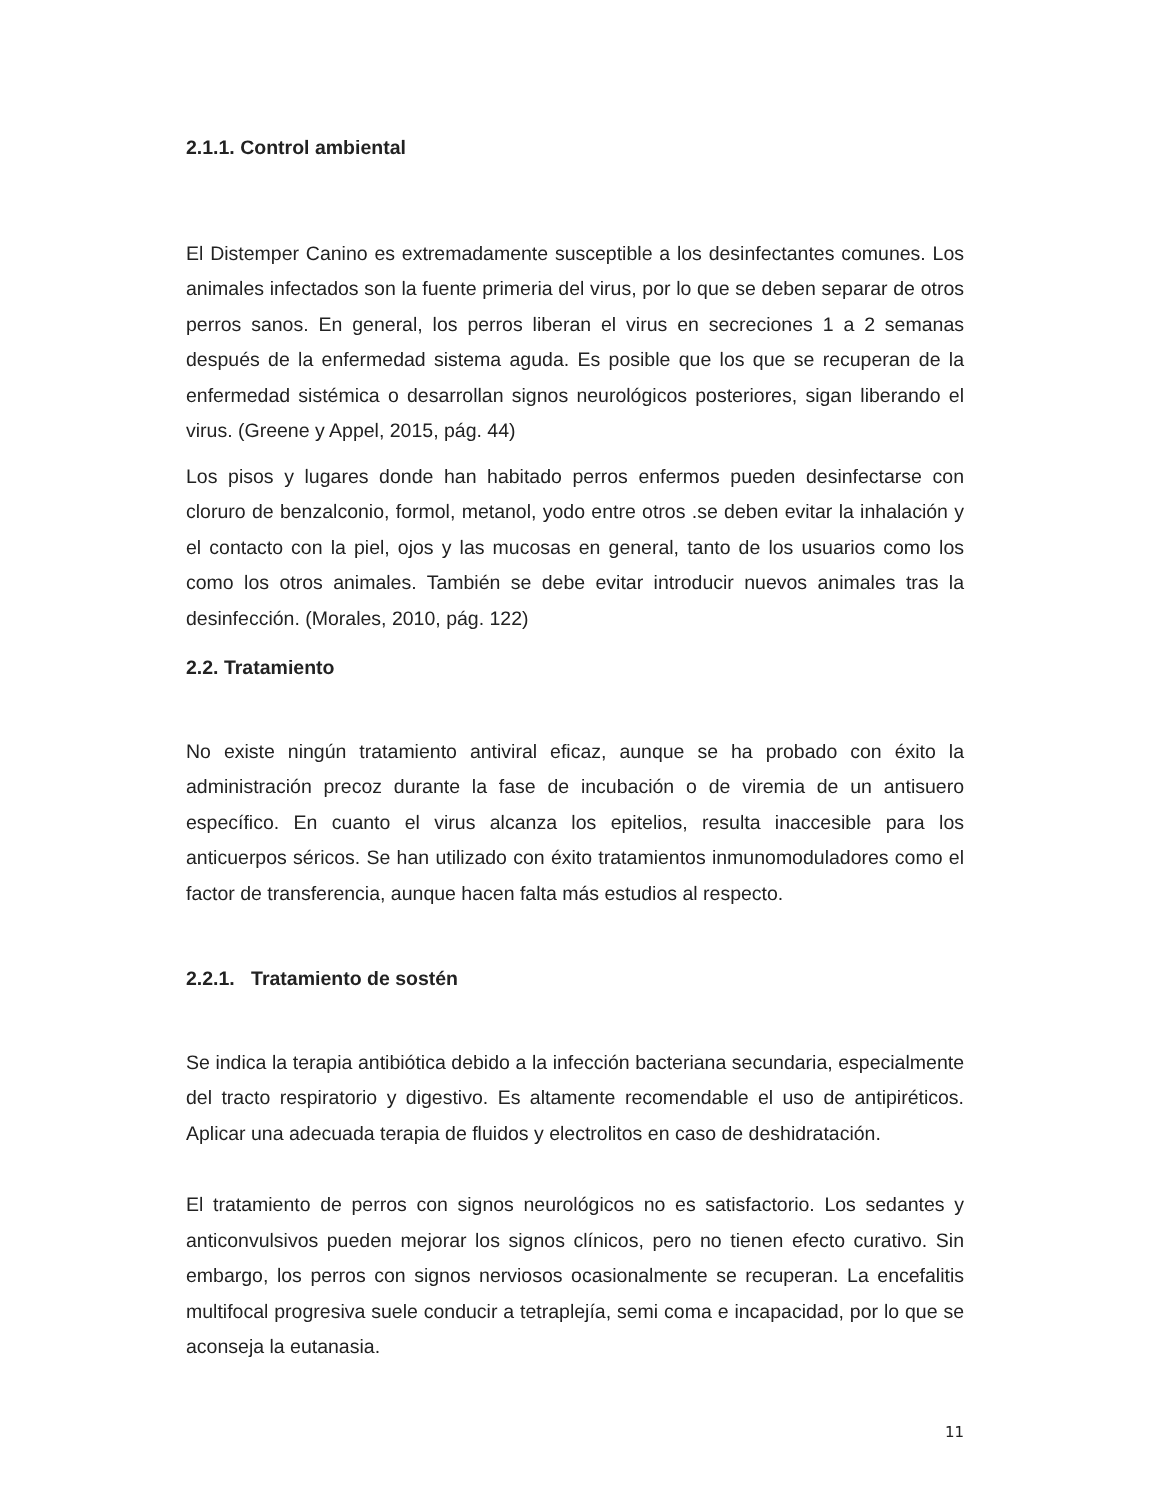2.1.1. Control ambiental
El Distemper Canino es extremadamente susceptible a los desinfectantes comunes. Los animales infectados son la fuente primeria del virus, por lo que se deben separar de otros perros sanos. En general, los perros liberan el virus en secreciones 1 a 2 semanas después de la enfermedad sistema aguda. Es posible que los que se recuperan de la enfermedad sistémica o desarrollan signos neurológicos posteriores, sigan liberando el virus. (Greene y Appel, 2015, pág. 44)
Los pisos y lugares donde han habitado perros enfermos pueden desinfectarse con cloruro de benzalconio, formol, metanol, yodo entre otros .se deben evitar la inhalación y el contacto con la piel, ojos y las mucosas en general, tanto de los usuarios como los como los otros animales. También se debe evitar introducir nuevos animales tras la desinfección. (Morales, 2010, pág. 122)
2.2. Tratamiento
No existe ningún tratamiento antiviral eficaz, aunque se ha probado con éxito la administración precoz durante la fase de incubación o de viremia de un antisuero específico. En cuanto el virus alcanza los epitelios, resulta inaccesible para los anticuerpos séricos. Se han utilizado con éxito tratamientos inmunomoduladores como el factor de transferencia, aunque hacen falta más estudios al respecto.
2.2.1. Tratamiento de sostén
Se indica la terapia antibiótica debido a la infección bacteriana secundaria, especialmente del tracto respiratorio y digestivo. Es altamente recomendable el uso de antipiréticos. Aplicar una adecuada terapia de fluidos y electrolitos en caso de deshidratación.
El tratamiento de perros con signos neurológicos no es satisfactorio. Los sedantes y anticonvulsivos pueden mejorar los signos clínicos, pero no tienen efecto curativo. Sin embargo, los perros con signos nerviosos ocasionalmente se recuperan. La encefalitis multifocal progresiva suele conducir a tetraplejía, semi coma e incapacidad, por lo que se aconseja la eutanasia.
11